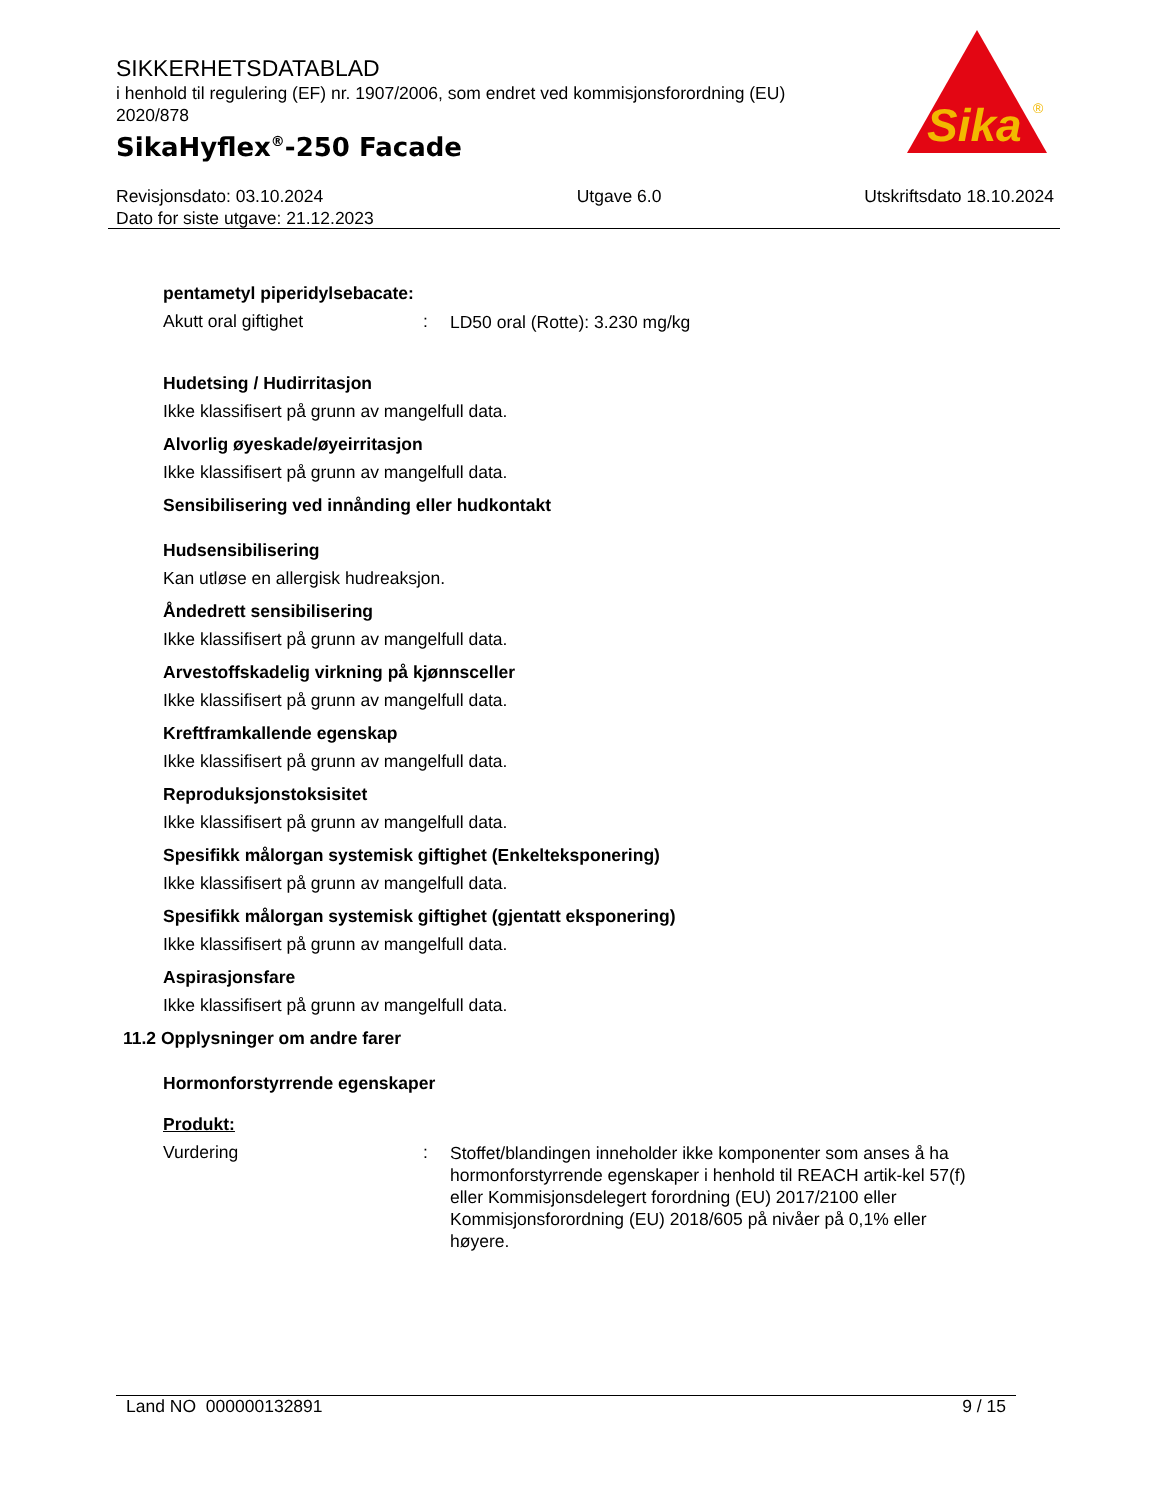SIKKERHETSDATABLAD
i henhold til regulering (EF) nr. 1907/2006, som endret ved kommisjonsforordning (EU) 2020/878
SikaHyflex<sup>®</sup>-250 Facade
Sika
®
Revisjonsdato: 03.10.2024
Dato for siste utgave: 21.12.2023
Utgave 6.0 Utskriftsdato 18.10.2024
pentametyl piperidylsebacate:
Akutt oral giftighet :
LD50 oral (Rotte): 3.230 mg/kg
Hudetsing / Hudirritasjon
Ikke klassifisert på grunn av mangelfull data.
Alvorlig øyeskade/øyeirritasjon
Ikke klassifisert på grunn av mangelfull data.
Sensibilisering ved innånding eller hudkontakt
Hudsensibilisering
Kan utløse en allergisk hudreaksjon.
Åndedrett sensibilisering
Ikke klassifisert på grunn av mangelfull data.
Arvestoffskadelig virkning på kjønnsceller
Ikke klassifisert på grunn av mangelfull data.
Kreftframkallende egenskap
Ikke klassifisert på grunn av mangelfull data.
Reproduksjonstoksisitet
Ikke klassifisert på grunn av mangelfull data.
Spesifikk målorgan systemisk giftighet (Enkelteksponering)
Ikke klassifisert på grunn av mangelfull data.
Spesifikk målorgan systemisk giftighet (gjentatt eksponering)
Ikke klassifisert på grunn av mangelfull data.
Aspirasjonsfare
Ikke klassifisert på grunn av mangelfull data.
11.2 Opplysninger om andre farer
Hormonforstyrrende egenskaper
Produkt:
Vurdering :
Stoffet/blandingen inneholder ikke komponenter som anses å ha hormonforstyrrende egenskaper i henhold til REACH artik-kel 57(f) eller Kommisjonsdelegert forordning (EU) 2017/2100 eller Kommisjonsforordning (EU) 2018/605 på nivåer på 0,1% eller høyere.
Land NO 000000132891 9 / 15